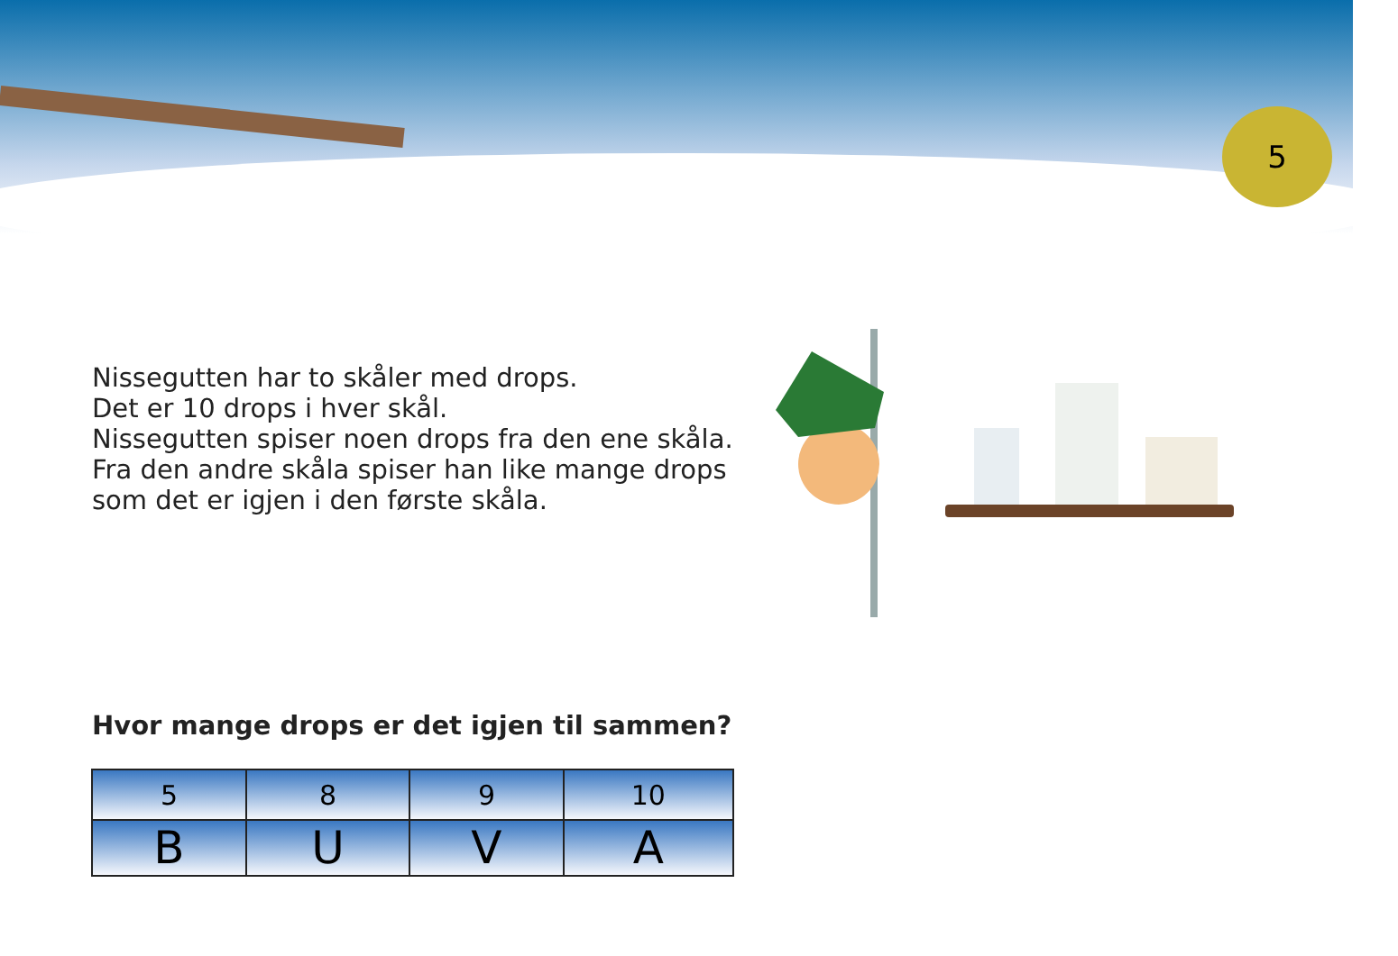5
Nissegutten har to skåler med drops.
Det er 10 drops i hver skål.
Nissegutten spiser noen drops fra den ene skåla.
Fra den andre skåla spiser han like mange drops
som det er igjen i den første skåla.
Hvor mange drops er det igjen til sammen?
| 5 | 8 | 9 | 10 |
| B | U | V | A |